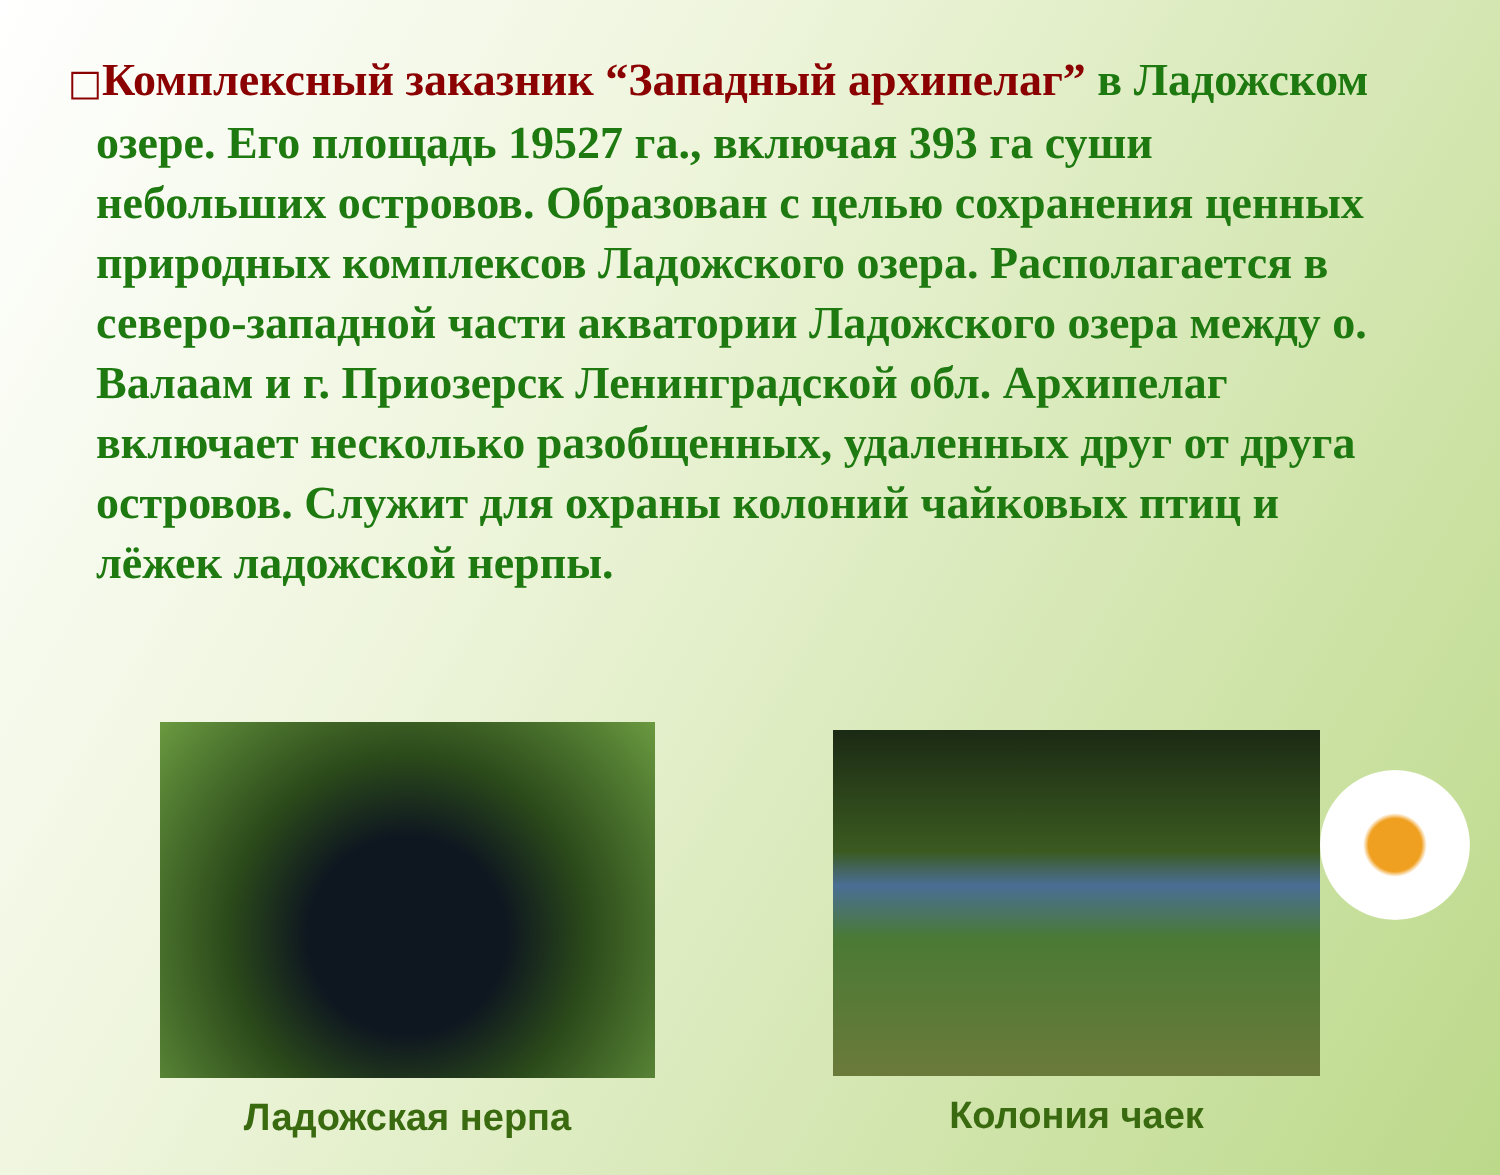□Комплексный заказник “Западный архипелаг” в Ладожском озере. Его площадь 19527 га., включая 393 га суши небольших островов. Образован с целью сохранения ценных природных комплексов Ладожского озера. Располагается в северо-западной части акватории Ладожского озера между о. Валаам и г. Приозерск Ленинградской обл. Архипелаг включает несколько разобщенных, удаленных друг от друга островов. Служит для охраны колоний чайковых птиц и лёжек ладожской нерпы.
Ладожская нерпа
Колония чаек